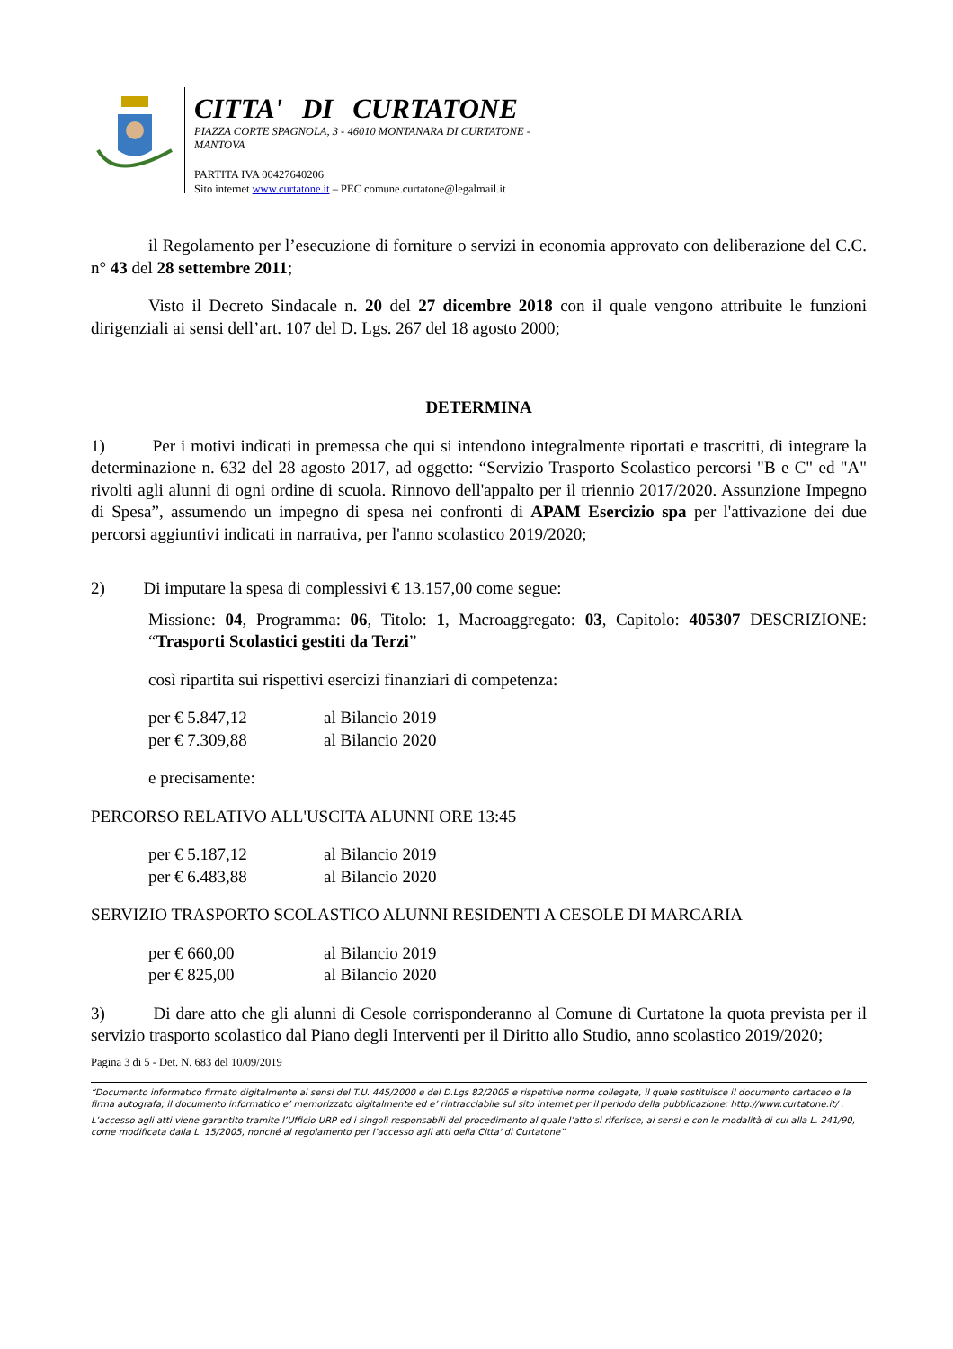CITTA' DI CURTATONE
PIAZZA CORTE SPAGNOLA, 3 - 46010 MONTANARA DI CURTATONE - MANTOVA
PARTITA IVA 00427640206
Sito internet www.curtatone.it – PEC comune.curtatone@legalmail.it
il Regolamento per l’esecuzione di forniture o servizi in economia approvato con deliberazione del C.C. n° 43 del 28 settembre 2011;
Visto il Decreto Sindacale n. 20 del 27 dicembre 2018 con il quale vengono attribuite le funzioni dirigenziali ai sensi dell’art. 107 del D. Lgs. 267 del 18 agosto 2000;
DETERMINA
1) Per i motivi indicati in premessa che qui si intendono integralmente riportati e trascritti, di integrare la determinazione n. 632 del 28 agosto 2017, ad oggetto: “Servizio Trasporto Scolastico percorsi "B e C" ed "A" rivolti agli alunni di ogni ordine di scuola. Rinnovo dell'appalto per il triennio 2017/2020. Assunzione Impegno di Spesa”, assumendo un impegno di spesa nei confronti di APAM Esercizio spa per l'attivazione dei due percorsi aggiuntivi indicati in narrativa, per l'anno scolastico 2019/2020;
2) Di imputare la spesa di complessivi € 13.157,00 come segue:
Missione: 04, Programma: 06, Titolo: 1, Macroaggregato: 03, Capitolo: 405307 DESCRIZIONE: “Trasporti Scolastici gestiti da Terzi”
così ripartita sui rispettivi esercizi finanziari di competenza:
per € 5.847,12 al Bilancio 2019
per € 7.309,88 al Bilancio 2020
e precisamente:
PERCORSO RELATIVO ALL'USCITA ALUNNI ORE 13:45
per € 5.187,12 al Bilancio 2019
per € 6.483,88 al Bilancio 2020
SERVIZIO TRASPORTO SCOLASTICO ALUNNI RESIDENTI A CESOLE DI MARCARIA
per € 660,00 al Bilancio 2019
per € 825,00 al Bilancio 2020
3) Di dare atto che gli alunni di Cesole corrisponderanno al Comune di Curtatone la quota prevista per il servizio trasporto scolastico dal Piano degli Interventi per il Diritto allo Studio, anno scolastico 2019/2020;
Pagina 3 di 5 - Det. N. 683 del 10/09/2019
“Documento informatico firmato digitalmente ai sensi del T.U. 445/2000 e del D.Lgs 82/2005 e rispettive norme collegate, il quale sostituisce il documento cartaceo e la firma autografa; il documento informatico e’ memorizzato digitalmente ed e’ rintracciabile sul sito internet per il periodo della pubblicazione: http://www.curtatone.it/ .
L’accesso agli atti viene garantito tramite l’Ufficio URP ed i singoli responsabili del procedimento al quale l’atto si riferisce, ai sensi e con le modalità di cui alla L. 241/90, come modificata dalla L. 15/2005, nonché al regolamento per l’accesso agli atti della Citta' di Curtatone”